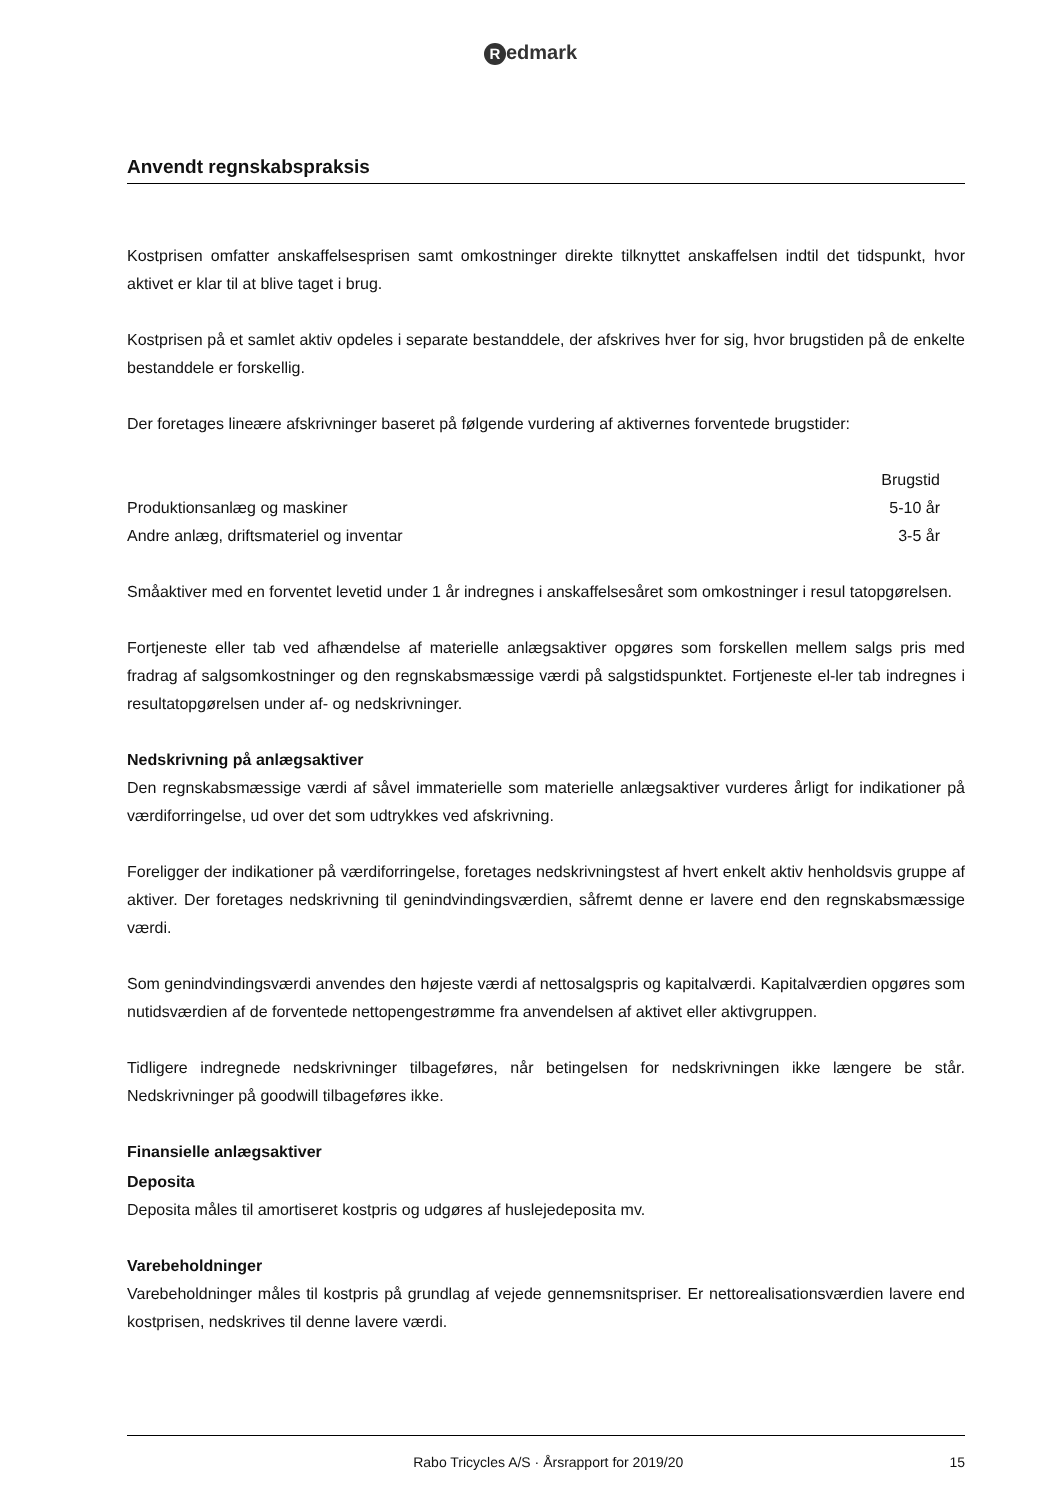Redmark
Anvendt regnskabspraksis
Kostprisen omfatter anskaffelsesprisen samt omkostninger direkte tilknyttet anskaffelsen indtil det tidspunkt, hvor aktivet er klar til at blive taget i brug.
Kostprisen på et samlet aktiv opdeles i separate bestanddele, der afskrives hver for sig, hvor brugstiden på de enkelte bestanddele er forskellig.
Der foretages lineære afskrivninger baseret på følgende vurdering af aktivernes forventede brugstider:
| | Brugstid |
| --- | --- |
| Produktionsanlæg og maskiner | 5-10 år |
| Andre anlæg, driftsmateriel og inventar | 3-5 år |
Småaktiver med en forventet levetid under 1 år indregnes i anskaffelsesåret som omkostninger i resul tatopgørelsen.
Fortjeneste eller tab ved afhændelse af materielle anlægsaktiver opgøres som forskellen mellem salgs pris med fradrag af salgsomkostninger og den regnskabsmæssige værdi på salgstidspunktet. Fortjeneste el-ler tab indregnes i resultatopgørelsen under af- og nedskrivninger.
Nedskrivning på anlægsaktiver
Den regnskabsmæssige værdi af såvel immaterielle som materielle anlægsaktiver vurderes årligt for indikationer på værdiforringelse, ud over det som udtrykkes ved afskrivning.
Foreligger der indikationer på værdiforringelse, foretages nedskrivningstest af hvert enkelt aktiv henholdsvis gruppe af aktiver. Der foretages nedskrivning til genindvindingsværdien, såfremt denne er lavere end den regnskabsmæssige værdi.
Som genindvindingsværdi anvendes den højeste værdi af nettosalgspris og kapitalværdi. Kapitalværdien opgøres som nutidsværdien af de forventede nettopengestrømme fra anvendelsen af aktivet eller aktivgruppen.
Tidligere indregnede nedskrivninger tilbageføres, når betingelsen for nedskrivningen ikke længere be står. Nedskrivninger på goodwill tilbageføres ikke.
Finansielle anlægsaktiver
Deposita
Deposita måles til amortiseret kostpris og udgøres af huslejedeposita mv.
Varebeholdninger
Varebeholdninger måles til kostpris på grundlag af vejede gennemsnitspriser. Er nettorealisationsværdien lavere end kostprisen, nedskrives til denne lavere værdi.
Rabo Tricycles A/S · Årsrapport for 2019/20 15